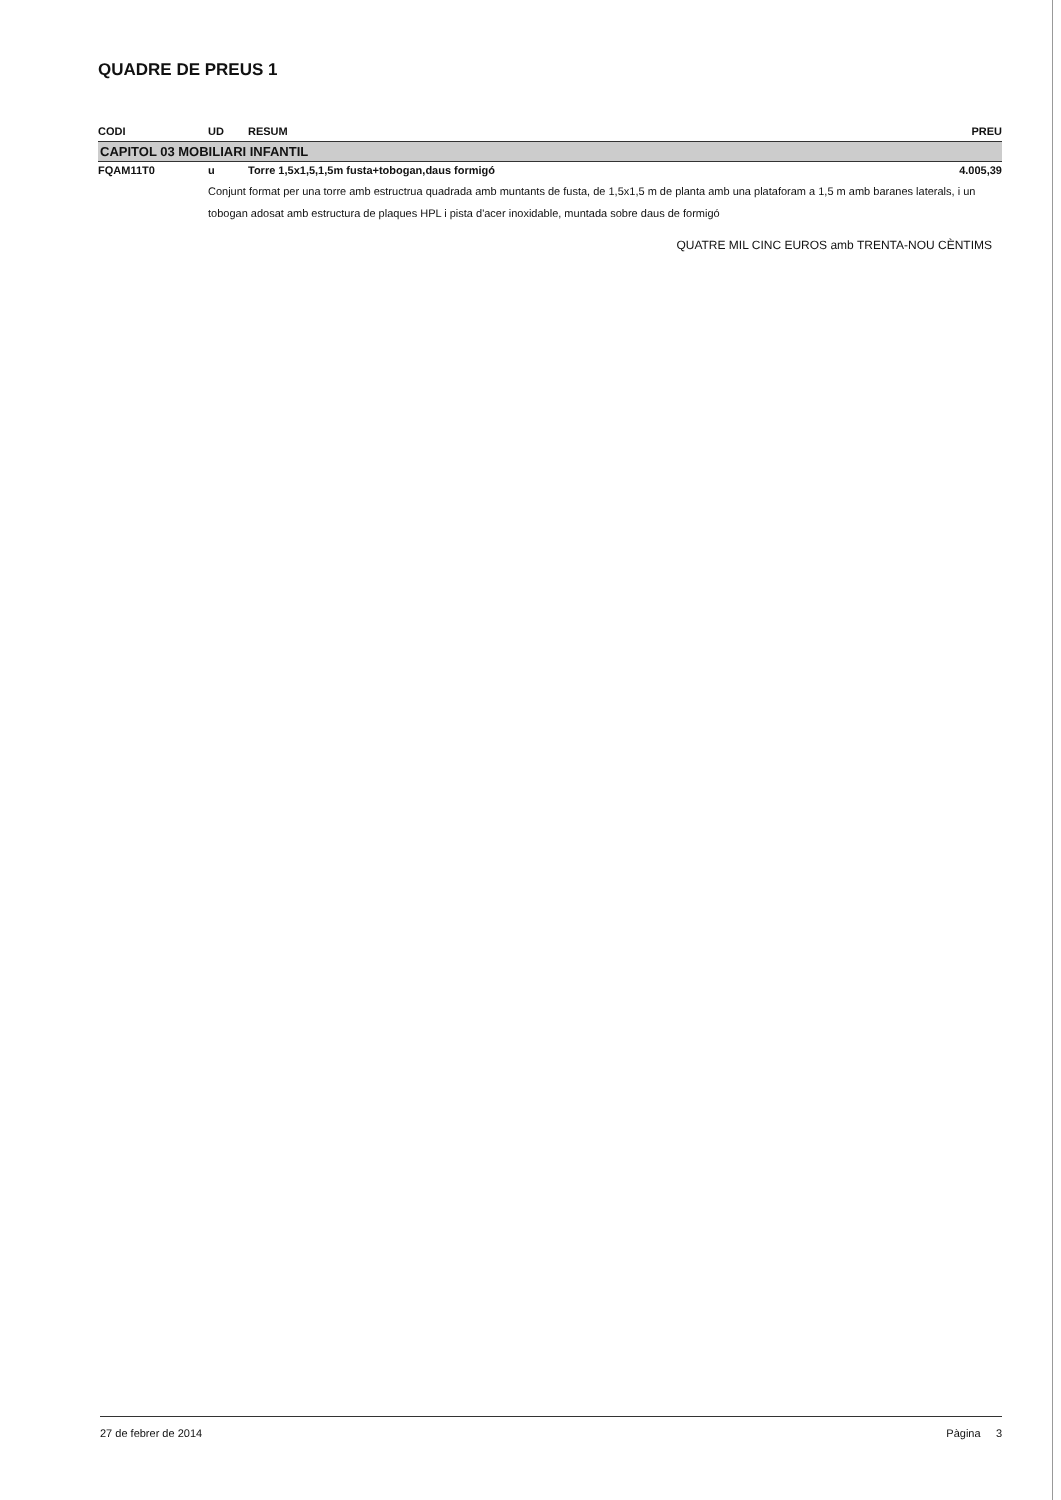QUADRE DE PREUS 1
| CODI | UD | RESUM | PREU |
| --- | --- | --- | --- |
| CAPITOL 03 MOBILIARI INFANTIL | | | |
| FQAM11T0 | u | Torre 1,5x1,5,1,5m fusta+tobogan,daus formigó | 4.005,39 |
| | Conjunt format per una torre amb estructrua quadrada amb muntants de fusta, de 1,5x1,5 m de planta amb una plataforam a 1,5 m amb baranes laterals, i un tobogan adosat amb estructura de plaques HPL i pista d'acer inoxidable, muntada sobre daus de formigó | | |
| QUATRE MIL CINC EUROS amb TRENTA-NOU CÈNTIMS | | | |
27 de febrer de 2014 Pàgina 3